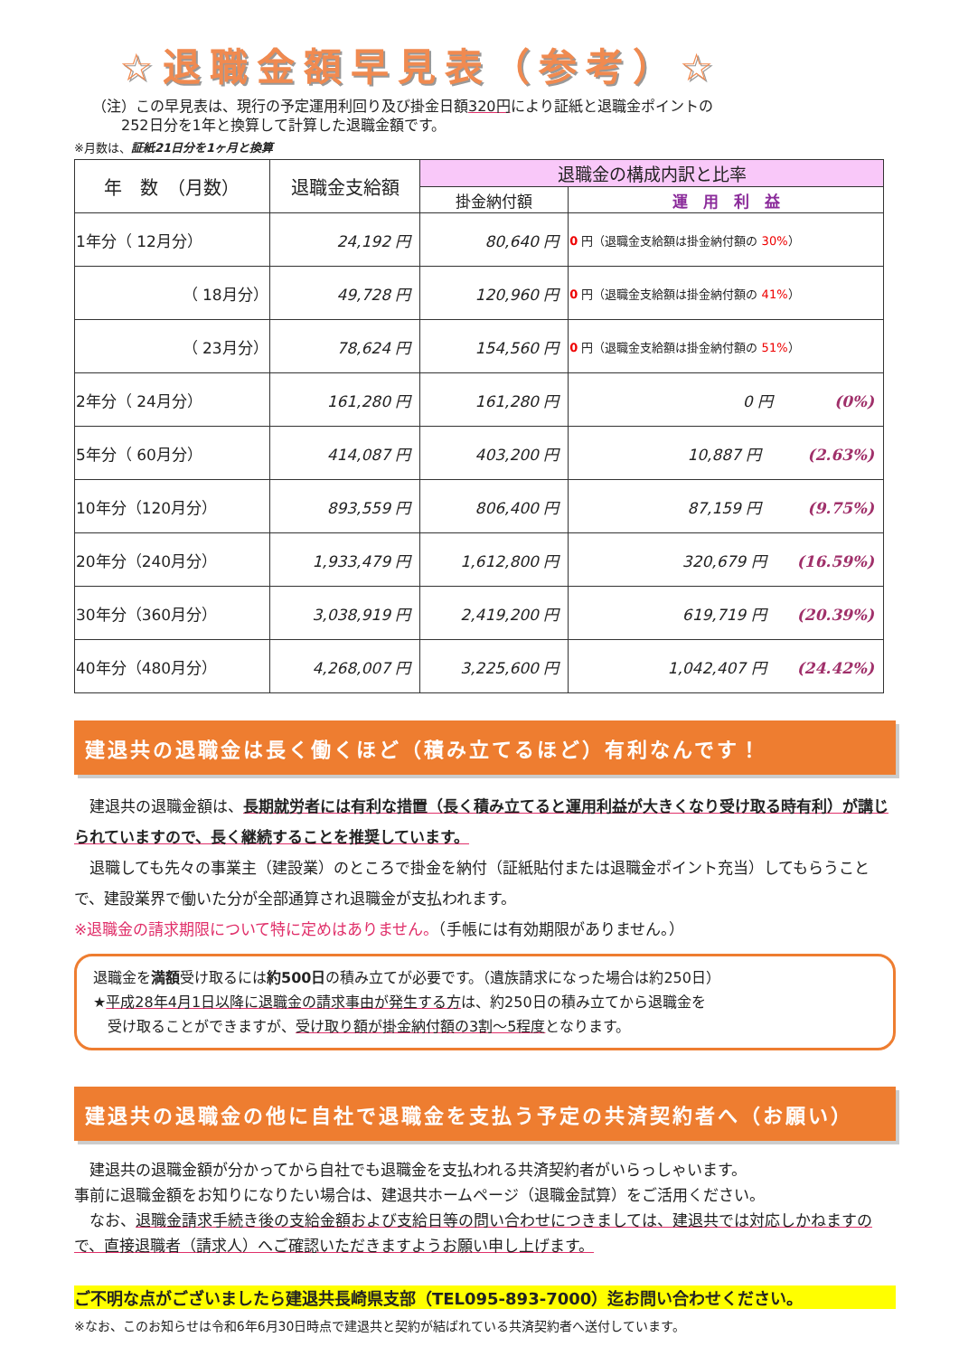☆退職金額早見表（参考）☆
（注）この早見表は、現行の予定運用利回り及び掛金日額320円により証紙と退職金ポイントの
　　252日分を1年と換算して計算した退職金額です。
※月数は、証紙21日分を1ヶ月と換算
| 年 数 （月数） | 退職金支給額 | 退職金の構成内訳と比率 | |
| --- | --- | --- | --- |
| | | 掛金納付額 | 運 用 利 益 |
| 1年分（ 12月分） | 24,192 円 | 80,640 円 | 0 円（退職金支給額は掛金納付額の 30% ） |
| （ 18月分） | 49,728 円 | 120,960 円 | 0 円（退職金支給額は掛金納付額の 41% ） |
| （ 23月分） | 78,624 円 | 154,560 円 | 0 円（退職金支給額は掛金納付額の 51% ） |
| 2年分（ 24月分） | 161,280 円 | 161,280 円 | 0 円 (0%) |
| 5年分（ 60月分） | 414,087 円 | 403,200 円 | 10,887 円 (2.63%) |
| 10年分（120月分） | 893,559 円 | 806,400 円 | 87,159 円 (9.75%) |
| 20年分（240月分） | 1,933,479 円 | 1,612,800 円 | 320,679 円 (16.59%) |
| 30年分（360月分） | 3,038,919 円 | 2,419,200 円 | 619,719 円 (20.39%) |
| 40年分（480月分） | 4,268,007 円 | 3,225,600 円 | 1,042,407 円 (24.42%) |
建退共の退職金は長く働くほど（積み立てるほど）有利なんです！
　建退共の退職金額は、長期就労者には有利な措置（長く積み立てると運用利益が大きくなり受け取る時有利）が講じられていますので、長く継続することを推奨しています。
　退職しても先々の事業主（建設業）のところで掛金を納付（証紙貼付または退職金ポイント充当）してもらうことで、建設業界で働いた分が全部通算され退職金が支払われます。
※退職金の請求期限について特に定めはありません。（手帳には有効期限がありません。）
退職金を満額受け取るには約500日の積み立てが必要です。（遺族請求になった場合は約250日）
★平成28年4月1日以降に退職金の請求事由が発生する方は、約250日の積み立てから退職金を
　受け取ることができますが、受け取り額が掛金納付額の3割～5程度となります。
建退共の退職金の他に自社で退職金を支払う予定の共済契約者へ（お願い）
　建退共の退職金額が分かってから自社でも退職金を支払われる共済契約者がいらっしゃいます。
事前に退職金額をお知りになりたい場合は、建退共ホームページ（退職金試算）をご活用ください。
　なお、退職金請求手続き後の支給金額および支給日等の問い合わせにつきましては、建退共では対応しかねますので、直接退職者（請求人）へご確認いただきますようお願い申し上げます。
ご不明な点がございましたら建退共長崎県支部（TEL095-893-7000）迄お問い合わせください。
※なお、このお知らせは令和6年6月30日時点で建退共と契約が結ばれている共済契約者へ送付しています。